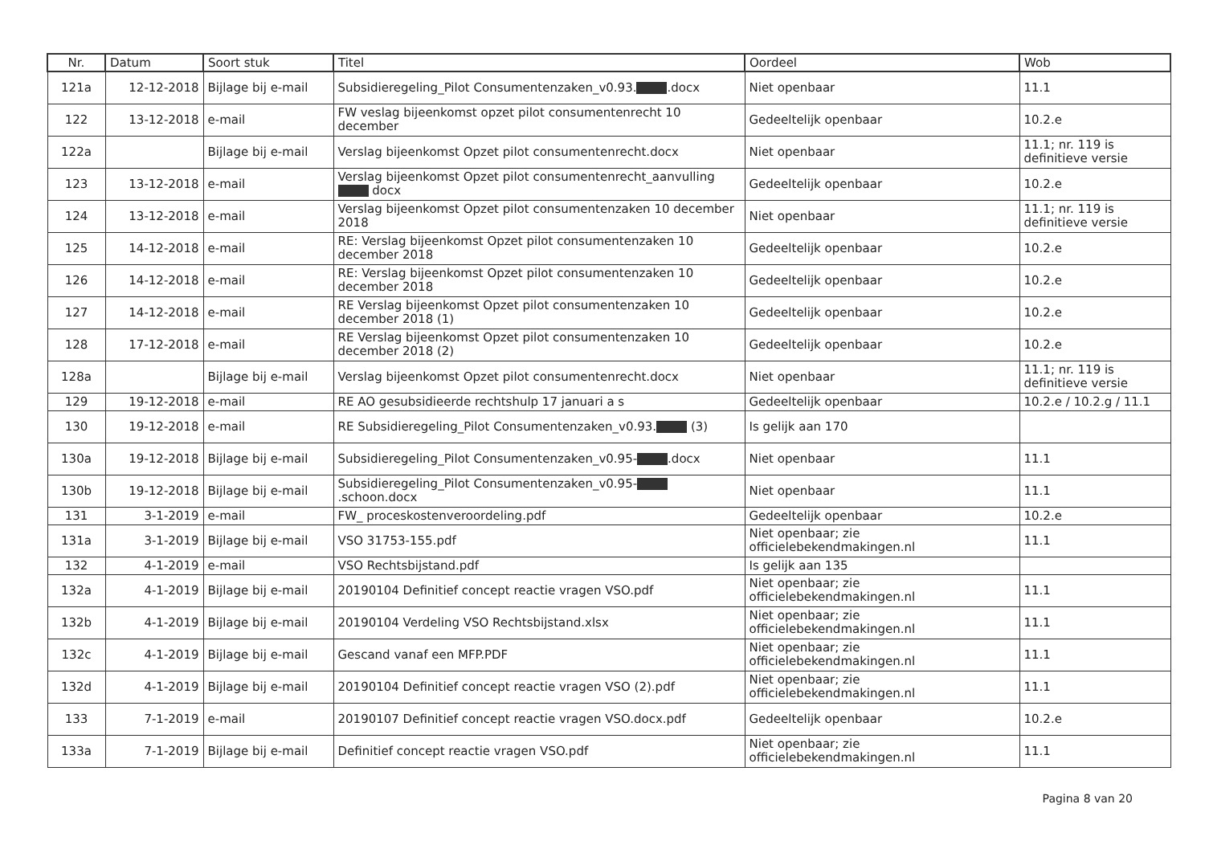| Nr. | Datum | Soort stuk | Titel | Oordeel | Wob |
| --- | --- | --- | --- | --- | --- |
| 121a | 12-12-2018 | Bijlage bij e-mail | Subsidieregeling_Pilot Consumentenzaken_v0.93. .docx | Niet openbaar | 11.1 |
| 122 | 13-12-2018 | e-mail | FW veslag bijeenkomst opzet pilot consumentenrecht 10 december | Gedeeltelijk openbaar | 10.2.e |
| 122a | | Bijlage bij e-mail | Verslag bijeenkomst Opzet pilot consumentenrecht.docx | Niet openbaar | 11.1; nr. 119 is definitieve versie |
| 123 | 13-12-2018 | e-mail | Verslag bijeenkomst Opzet pilot consumentenrecht_aanvulling docx | Gedeeltelijk openbaar | 10.2.e |
| 124 | 13-12-2018 | e-mail | Verslag bijeenkomst Opzet pilot consumentenzaken 10 december 2018 | Niet openbaar | 11.1; nr. 119 is definitieve versie |
| 125 | 14-12-2018 | e-mail | RE: Verslag bijeenkomst Opzet pilot consumentenzaken 10 december 2018 | Gedeeltelijk openbaar | 10.2.e |
| 126 | 14-12-2018 | e-mail | RE: Verslag bijeenkomst Opzet pilot consumentenzaken 10 december 2018 | Gedeeltelijk openbaar | 10.2.e |
| 127 | 14-12-2018 | e-mail | RE Verslag bijeenkomst Opzet pilot consumentenzaken 10 december 2018 (1) | Gedeeltelijk openbaar | 10.2.e |
| 128 | 17-12-2018 | e-mail | RE Verslag bijeenkomst Opzet pilot consumentenzaken 10 december 2018 (2) | Gedeeltelijk openbaar | 10.2.e |
| 128a | | Bijlage bij e-mail | Verslag bijeenkomst Opzet pilot consumentenrecht.docx | Niet openbaar | 11.1; nr. 119 is definitieve versie |
| 129 | 19-12-2018 | e-mail | RE AO gesubsidieerde rechtshulp 17 januari a s | Gedeeltelijk openbaar | 10.2.e / 10.2.g / 11.1 |
| 130 | 19-12-2018 | e-mail | RE Subsidieregeling_Pilot Consumentenzaken_v0.93. (3) | Is gelijk aan 170 | |
| 130a | 19-12-2018 | Bijlage bij e-mail | Subsidieregeling_Pilot Consumentenzaken_v0.95- .docx | Niet openbaar | 11.1 |
| 130b | 19-12-2018 | Bijlage bij e-mail | Subsidieregeling_Pilot Consumentenzaken_v0.95- .schoon.docx | Niet openbaar | 11.1 |
| 131 | 3-1-2019 | e-mail | FW_ proceskostenveroordeling.pdf | Gedeeltelijk openbaar | 10.2.e |
| 131a | 3-1-2019 | Bijlage bij e-mail | VSO 31753-155.pdf | Niet openbaar; zie officielebekendmakingen.nl | 11.1 |
| 132 | 4-1-2019 | e-mail | VSO Rechtsbijstand.pdf | Is gelijk aan 135 | |
| 132a | 4-1-2019 | Bijlage bij e-mail | 20190104 Definitief concept reactie vragen VSO.pdf | Niet openbaar; zie officielebekendmakingen.nl | 11.1 |
| 132b | 4-1-2019 | Bijlage bij e-mail | 20190104 Verdeling VSO Rechtsbijstand.xlsx | Niet openbaar; zie officielebekendmakingen.nl | 11.1 |
| 132c | 4-1-2019 | Bijlage bij e-mail | Gescand vanaf een MFP.PDF | Niet openbaar; zie officielebekendmakingen.nl | 11.1 |
| 132d | 4-1-2019 | Bijlage bij e-mail | 20190104 Definitief concept reactie vragen VSO (2).pdf | Niet openbaar; zie officielebekendmakingen.nl | 11.1 |
| 133 | 7-1-2019 | e-mail | 20190107 Definitief concept reactie vragen VSO.docx.pdf | Gedeeltelijk openbaar | 10.2.e |
| 133a | 7-1-2019 | Bijlage bij e-mail | Definitief concept reactie vragen VSO.pdf | Niet openbaar; zie officielebekendmakingen.nl | 11.1 |
Pagina 8 van 20